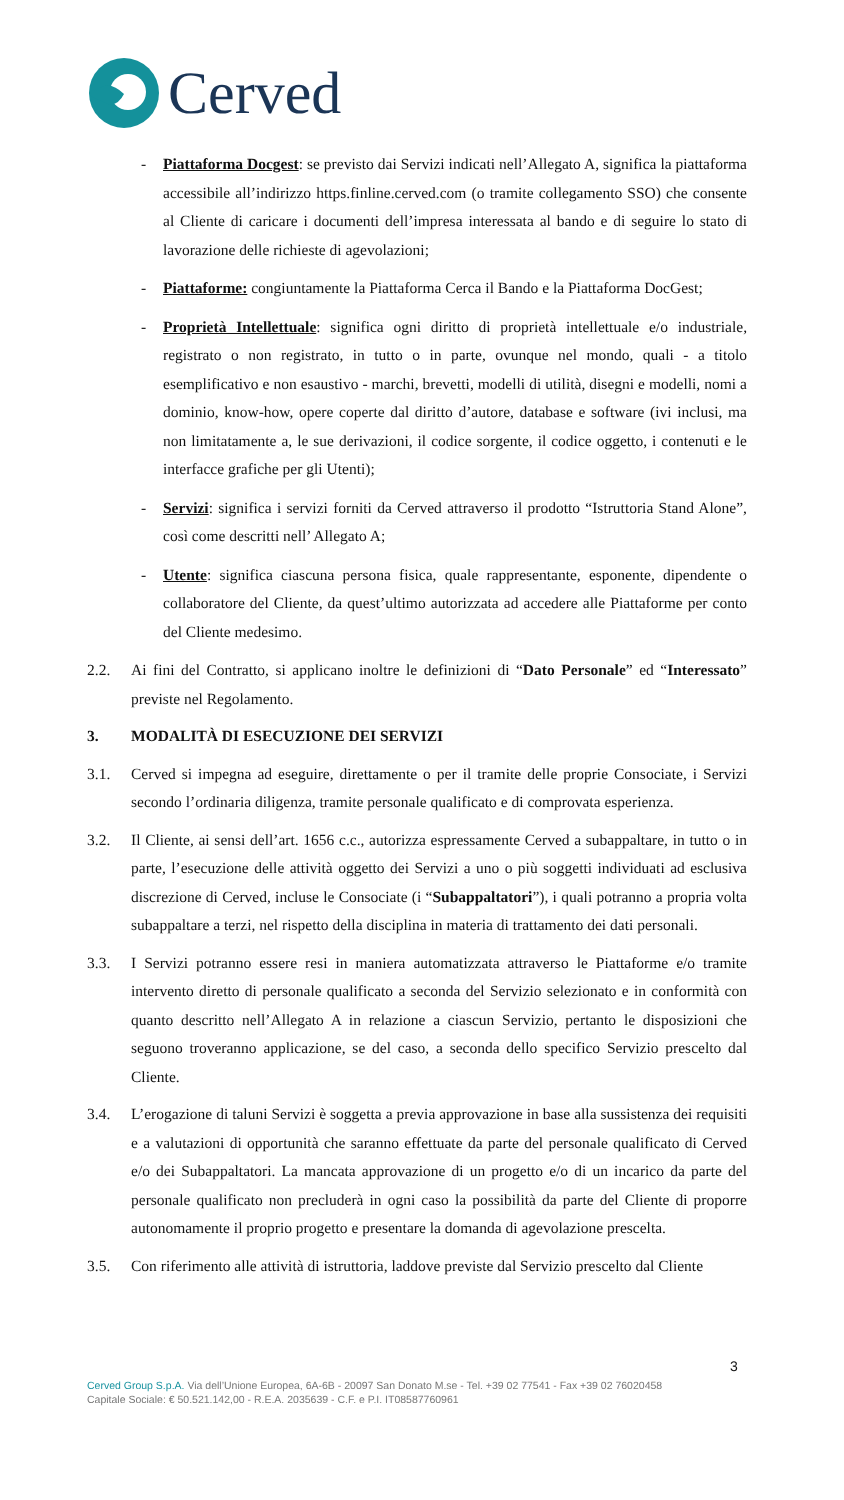Cerved
- Piattaforma Docgest: se previsto dai Servizi indicati nell’Allegato A, significa la piattaforma accessibile all’indirizzo https.finline.cerved.com (o tramite collegamento SSO) che consente al Cliente di caricare i documenti dell’impresa interessata al bando e di seguire lo stato di lavorazione delle richieste di agevolazioni;
- Piattaforme: congiuntamente la Piattaforma Cerca il Bando e la Piattaforma DocGest;
- Proprietà Intellettuale: significa ogni diritto di proprietà intellettuale e/o industriale, registrato o non registrato, in tutto o in parte, ovunque nel mondo, quali - a titolo esemplificativo e non esaustivo - marchi, brevetti, modelli di utilità, disegni e modelli, nomi a dominio, know-how, opere coperte dal diritto d’autore, database e software (ivi inclusi, ma non limitatamente a, le sue derivazioni, il codice sorgente, il codice oggetto, i contenuti e le interfacce grafiche per gli Utenti);
- Servizi: significa i servizi forniti da Cerved attraverso il prodotto “Istruttoria Stand Alone”, così come descritti nell’ Allegato A;
- Utente: significa ciascuna persona fisica, quale rappresentante, esponente, dipendente o collaboratore del Cliente, da quest’ultimo autorizzata ad accedere alle Piattaforme per conto del Cliente medesimo.
2.2. Ai fini del Contratto, si applicano inoltre le definizioni di “Dato Personale” ed “Interessato” previste nel Regolamento.
3. MODALITÀ DI ESECUZIONE DEI SERVIZI
3.1. Cerved si impegna ad eseguire, direttamente o per il tramite delle proprie Consociate, i Servizi secondo l’ordinaria diligenza, tramite personale qualificato e di comprovata esperienza.
3.2. Il Cliente, ai sensi dell’art. 1656 c.c., autorizza espressamente Cerved a subappaltare, in tutto o in parte, l’esecuzione delle attività oggetto dei Servizi a uno o più soggetti individuati ad esclusiva discrezione di Cerved, incluse le Consociate (i “Subappaltatori”), i quali potranno a propria volta subappaltare a terzi, nel rispetto della disciplina in materia di trattamento dei dati personali.
3.3. I Servizi potranno essere resi in maniera automatizzata attraverso le Piattaforme e/o tramite intervento diretto di personale qualificato a seconda del Servizio selezionato e in conformità con quanto descritto nell’Allegato A in relazione a ciascun Servizio, pertanto le disposizioni che seguono troveranno applicazione, se del caso, a seconda dello specifico Servizio prescelto dal Cliente.
3.4. L’erogazione di taluni Servizi è soggetta a previa approvazione in base alla sussistenza dei requisiti e a valutazioni di opportunità che saranno effettuate da parte del personale qualificato di Cerved e/o dei Subappaltatori. La mancata approvazione di un progetto e/o di un incarico da parte del personale qualificato non precluderà in ogni caso la possibilità da parte del Cliente di proporre autonomamente il proprio progetto e presentare la domanda di agevolazione prescelta.
3.5. Con riferimento alle attività di istruttoria, laddove previste dal Servizio prescelto dal Cliente
3
Cerved Group S.p.A. Via dell’Unione Europea, 6A-6B - 20097 San Donato M.se - Tel. +39 02 77541 - Fax +39 02 76020458
Capitale Sociale: € 50.521.142,00 - R.E.A. 2035639 - C.F. e P.I. IT08587760961